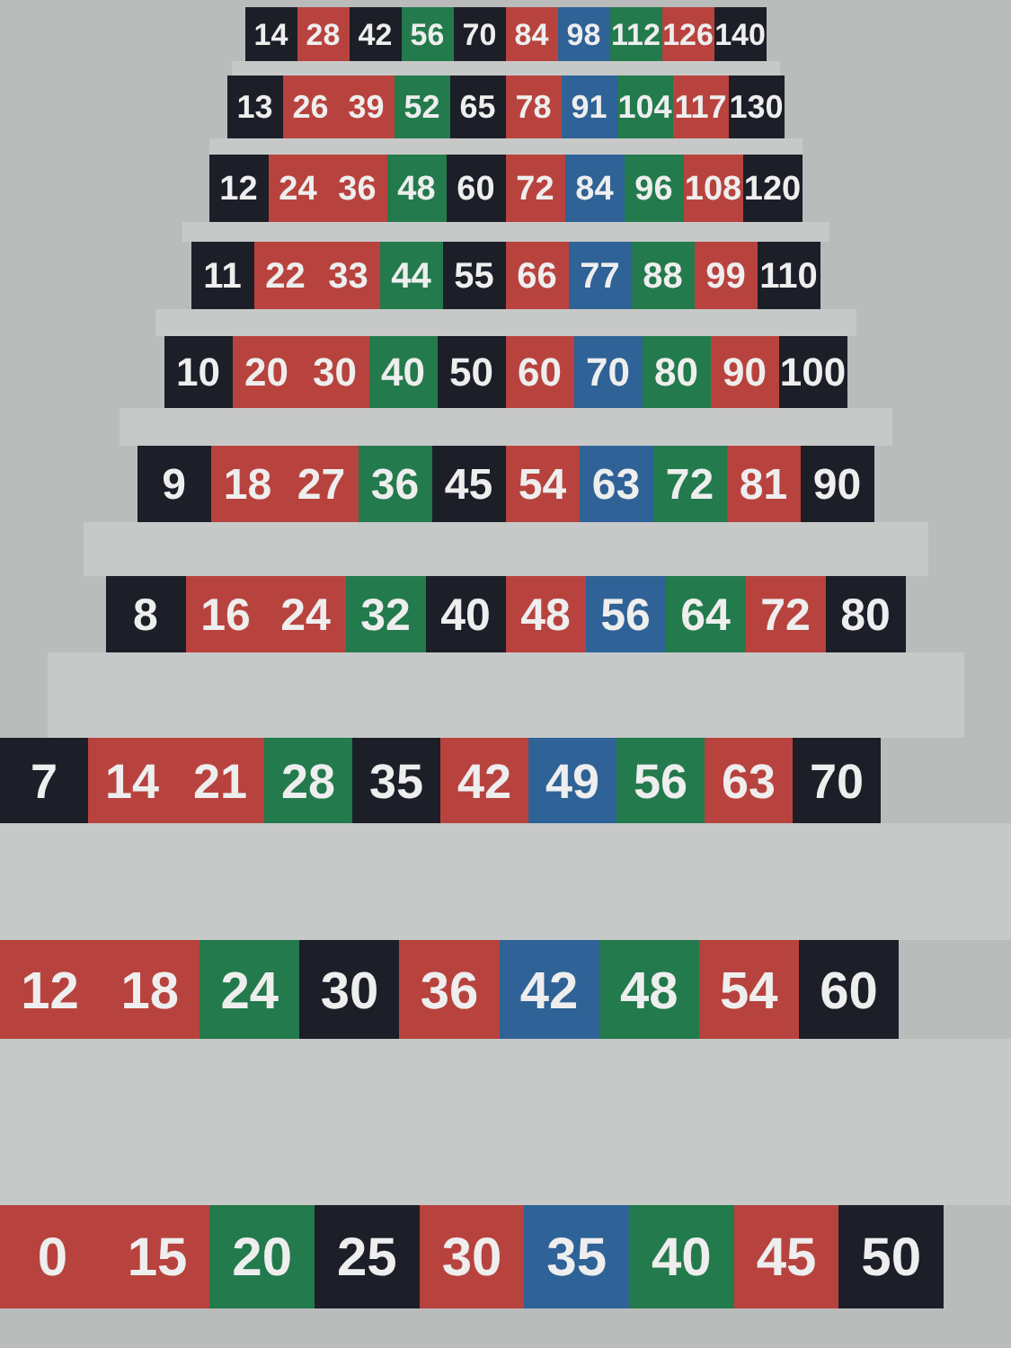14 28 42 56 70 84 98 112 126 140
13 26 39 52 65 78 91 104 117 130
12 24 36 48 60 72 84 96 108 120
11 22 33 44 55 66 77 88 99 110
10 20 30 40 50 60 70 80 90 100
9 18 27 36 45 54 63 72 81 90
8 16 24 32 40 48 56 64 72 80
7 14 21 28 35 42 49 56 63 70
12 18 24 30 36 42 48 54 60
0 15 20 25 30 35 40 45 50